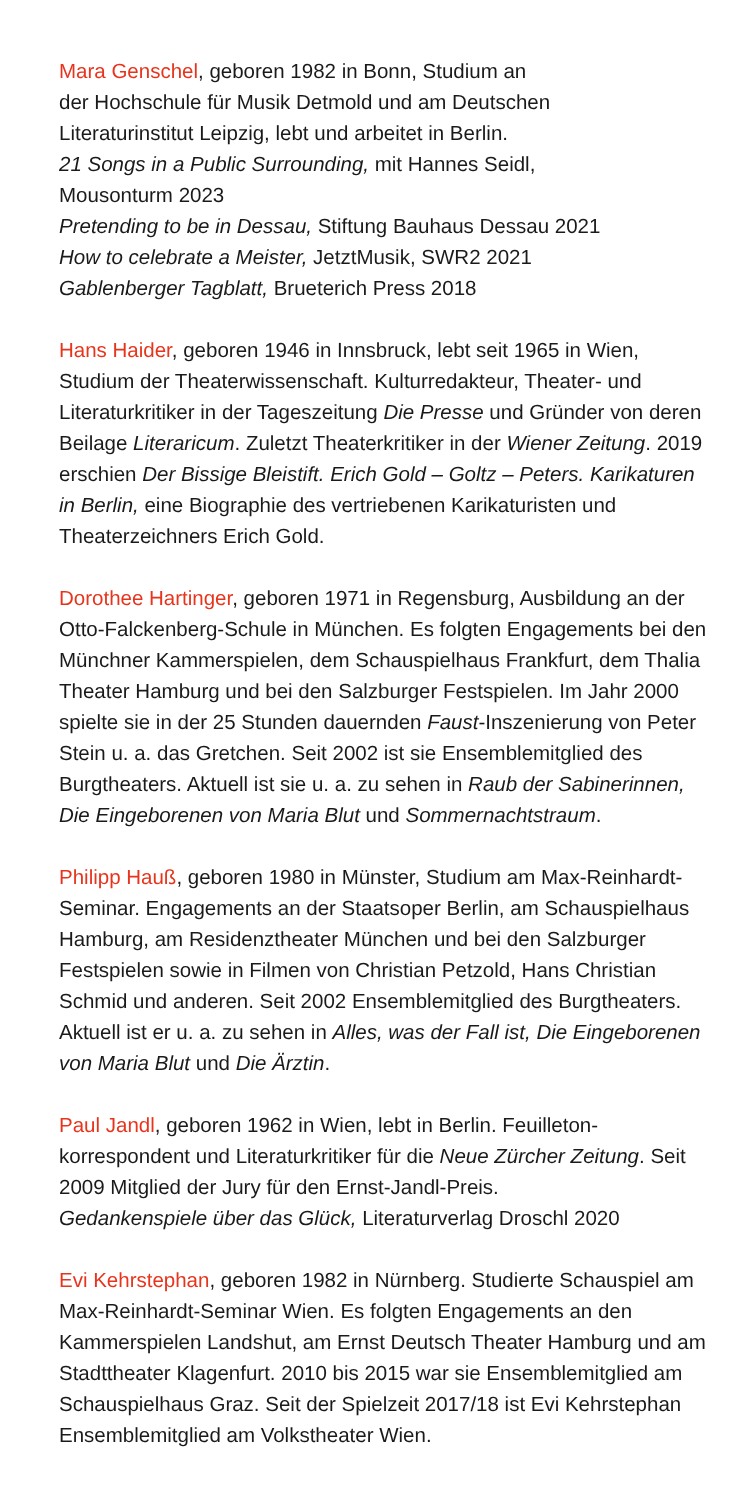Mara Genschel, geboren 1982 in Bonn, Studium an
der Hochschule für Musik Detmold und am Deutschen
Literaturinstitut Leipzig, lebt und arbeitet in Berlin.
21 Songs in a Public Surrounding, mit Hannes Seidl,
Mousonturm 2023
Pretending to be in Dessau, Stiftung Bauhaus Dessau 2021
How to celebrate a Meister, JetztMusik, SWR2 2021
Gablenberger Tagblatt, Brueterich Press 2018
Hans Haider, geboren 1946 in Innsbruck, lebt seit 1965 in Wien, Studium der Theaterwissenschaft. Kulturredakteur, Theater- und Literaturkritiker in der Tageszeitung Die Presse und Gründer von deren Beilage Literaricum. Zuletzt Theaterkritiker in der Wiener Zeitung. 2019 erschien Der Bissige Bleistift. Erich Gold – Goltz – Peters. Karikaturen in Berlin, eine Biographie des vertriebenen Karikaturisten und Theaterzeichners Erich Gold.
Dorothee Hartinger, geboren 1971 in Regensburg, Ausbildung an der Otto-Falckenberg-Schule in München. Es folgten Engagements bei den Münchner Kammerspielen, dem Schauspielhaus Frankfurt, dem Thalia Theater Hamburg und bei den Salzburger Festspielen. Im Jahr 2000 spielte sie in der 25 Stunden dauernden Faust-Inszenierung von Peter Stein u. a. das Gretchen. Seit 2002 ist sie Ensemblemitglied des Burgtheaters. Aktuell ist sie u. a. zu sehen in Raub der Sabinerinnen, Die Eingeborenen von Maria Blut und Sommernachtstraum.
Philipp Hauß, geboren 1980 in Münster, Studium am Max-Rein­hardt-Seminar. Engagements an der Staatsoper Berlin, am Schauspielhaus Hamburg, am Residenztheater München und bei den Salzburger Festspielen sowie in Filmen von Christian Petzold, Hans Christian Schmid und anderen. Seit 2002 Ensemblemitglied des Burgtheaters. Aktuell ist er u. a. zu sehen in Alles, was der Fall ist, Die Eingeborenen von Maria Blut und Die Ärztin.
Paul Jandl, geboren 1962 in Wien, lebt in Berlin. Feuilleton­korrespondent und Literaturkritiker für die Neue Zürcher Zeitung. Seit 2009 Mitglied der Jury für den Ernst-Jandl-Preis.
Gedankenspiele über das Glück, Literaturverlag Droschl 2020
Evi Kehrstephan, geboren 1982 in Nürnberg. Studierte Schauspiel am Max-Reinhardt-Seminar Wien. Es folgten Engagements an den Kammerspielen Landshut, am Ernst Deutsch Theater Hamburg und am Stadttheater Klagenfurt. 2010 bis 2015 war sie Ensemble­mitglied am Schauspielhaus Graz. Seit der Spielzeit 2017/18 ist Evi Kehrstephan Ensemblemitglied am Volkstheater Wien.